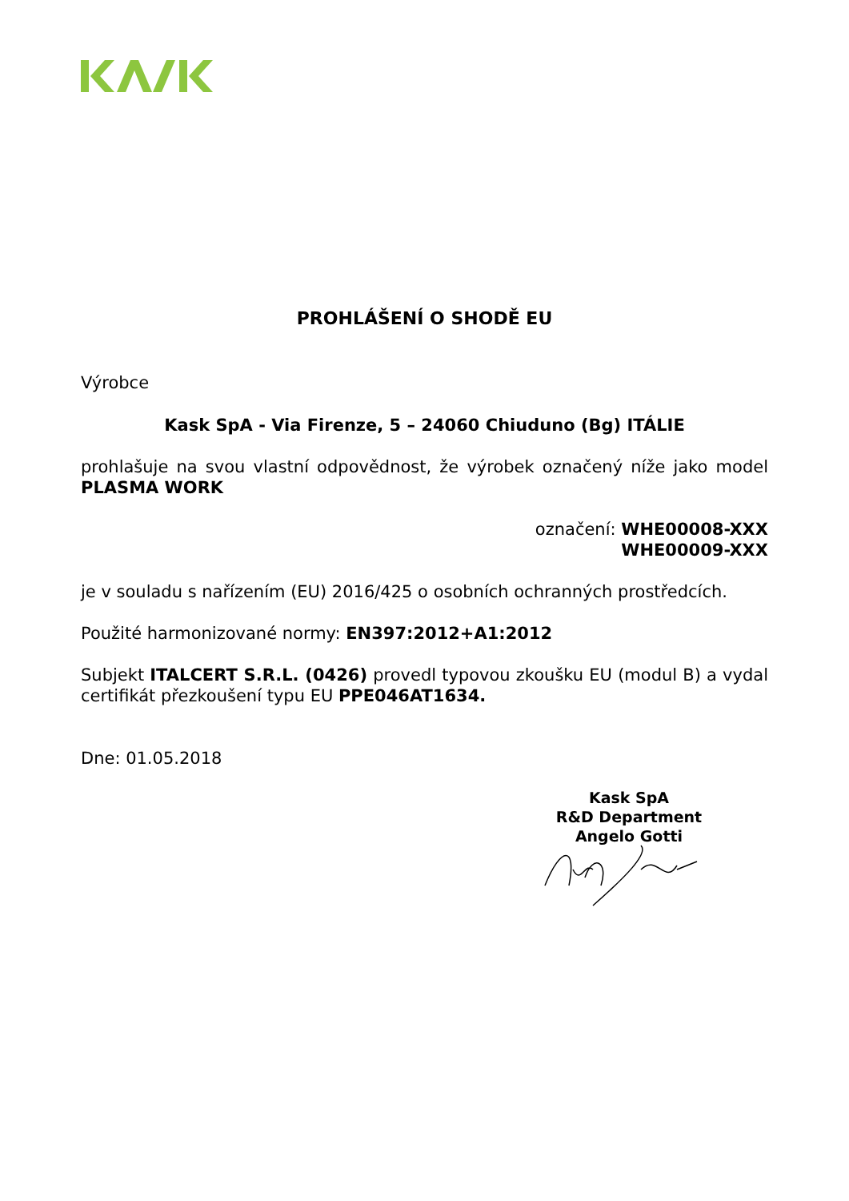PROHLÁŠENÍ O SHODĚ EU
Výrobce
Kask SpA - Via Firenze, 5 – 24060 Chiuduno (Bg) ITÁLIE
prohlašuje na svou vlastní odpovědnost, že výrobek označený níže jako model PLASMA WORK
označení: WHE00008-XXX
WHE00009-XXX
je v souladu s nařízením (EU) 2016/425 o osobních ochranných prostředcích.
Použité harmonizované normy: EN397:2012+A1:2012
Subjekt ITALCERT S.R.L. (0426) provedl typovou zkoušku EU (modul B) a vydal certifikát přezkoušení typu EU PPE046AT1634.
Dne: 01.05.2018
Kask SpA
R&D Department
Angelo Gotti